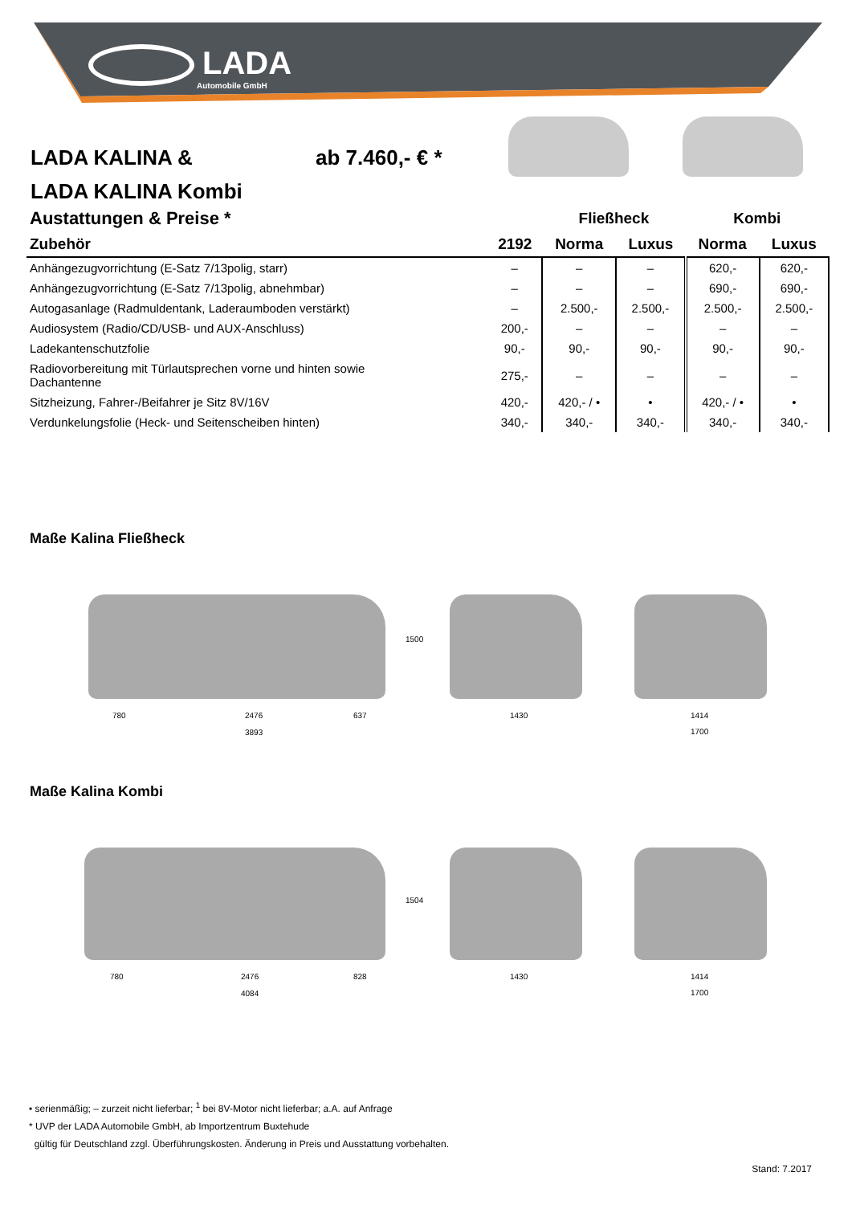LADA
Automobile GmbH
LADA KALINA &
LADA KALINA Kombi
ab 7.460,- € *
| Austattungen & Preise * | | Fließheck | | Kombi | |
| --- | --- | --- | --- | --- | --- |
| Zubehör | 2192 | Norma | Luxus | Norma | Luxus |
| Anhängezugvorrichtung (E-Satz 7/13polig, starr) | – | – | – | 620,- | 620,- |
| Anhängezugvorrichtung (E-Satz 7/13polig, abnehmbar) | – | – | – | 690,- | 690,- |
| Autogasanlage (Radmuldentank, Laderaumboden verstärkt) | – | 2.500,- | 2.500,- | 2.500,- | 2.500,- |
| Audiosystem (Radio/CD/USB- und AUX-Anschluss) | 200,- | – | – | – | – |
| Ladekantenschutzfolie | 90,- | 90,- | 90,- | 90,- | 90,- |
| Radiovorbereitung mit Türlautsprechen vorne und hinten sowie Dachantenne | 275,- | – | – | – | – |
| Sitzheizung, Fahrer-/Beifahrer je Sitz 8V/16V | 420,- | 420,- / • | • | 420,- / • | • |
| Verdunkelungsfolie (Heck- und Seitenscheiben hinten) | 340,- | 340,- | 340,- | 340,- | 340,- |
Maße Kalina Fließheck
1500
780 2476 637
3893
1430 1414
1700
Maße Kalina Kombi
1504
780 2476 828
4084
1430 1414
1700
• serienmäßig; – zurzeit nicht lieferbar; <sup>1</sup> bei 8V-Motor nicht lieferbar; a.A. auf Anfrage
* UVP der LADA Automobile GmbH, ab Importzentrum Buxtehude
gültig für Deutschland zzgl. Überführungskosten. Änderung in Preis und Ausstattung vorbehalten.
Stand: 7.2017